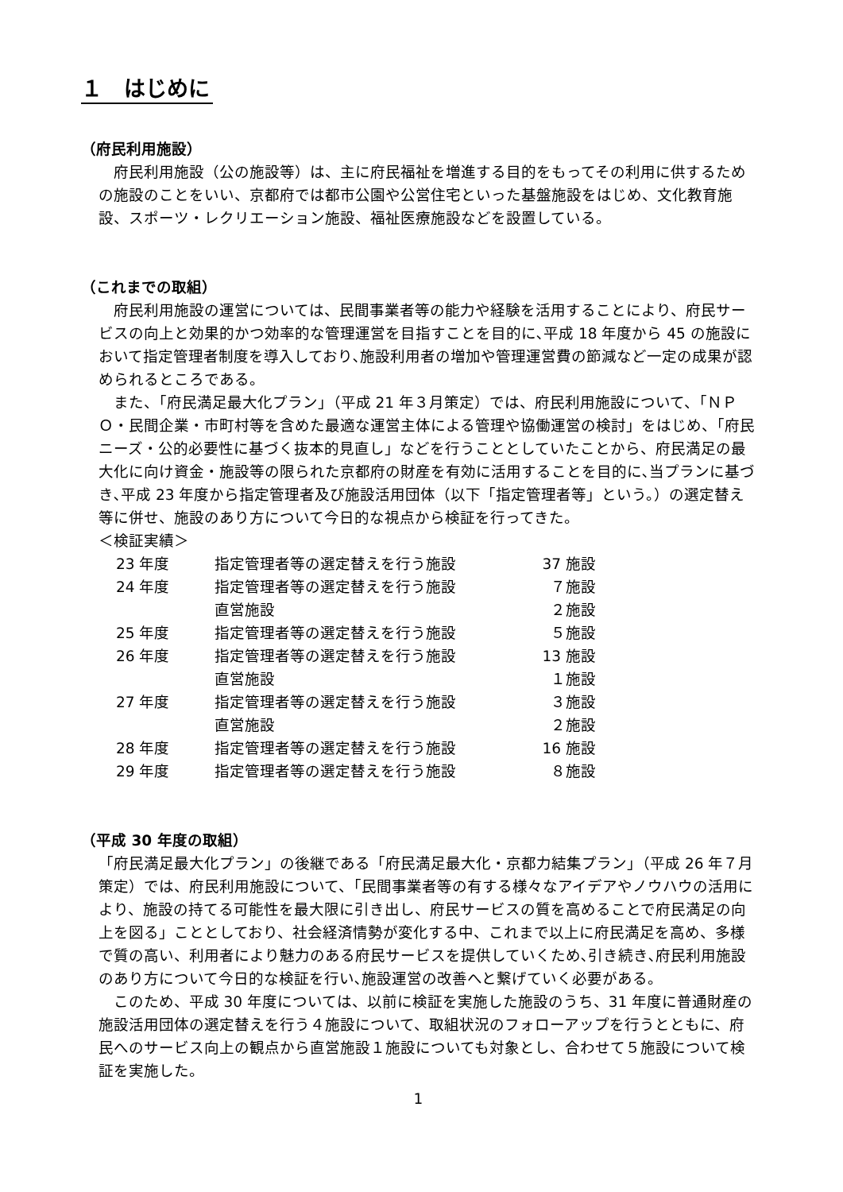１　はじめに
（府民利用施設）
府民利用施設（公の施設等）は、主に府民福祉を増進する目的をもってその利用に供するための施設のことをいい、京都府では都市公園や公営住宅といった基盤施設をはじめ、文化教育施設、スポーツ・レクリエーション施設、福祉医療施設などを設置している。
（これまでの取組）
府民利用施設の運営については、民間事業者等の能力や経験を活用することにより、府民サービスの向上と効果的かつ効率的な管理運営を目指すことを目的に､平成 18 年度から 45 の施設において指定管理者制度を導入しており､施設利用者の増加や管理運営費の節減など一定の成果が認められるところである。
また、「府民満足最大化プラン」（平成 21 年３月策定）では、府民利用施設について、「ＮＰＯ・民間企業・市町村等を含めた最適な運営主体による管理や協働運営の検討」をはじめ、「府民ニーズ・公的必要性に基づく抜本的見直し」などを行うこととしていたことから、府民満足の最大化に向け資金・施設等の限られた京都府の財産を有効に活用することを目的に､当プランに基づき､平成 23 年度から指定管理者及び施設活用団体（以下「指定管理者等」という。）の選定替え等に併せ、施設のあり方について今日的な視点から検証を行ってきた。
＜検証実績＞
| 23 年度 | 指定管理者等の選定替えを行う施設 | 37 施設 |
| 24 年度 | 指定管理者等の選定替えを行う施設 | ７施設 |
| | 直営施設 | ２施設 |
| 25 年度 | 指定管理者等の選定替えを行う施設 | ５施設 |
| 26 年度 | 指定管理者等の選定替えを行う施設 | 13 施設 |
| | 直営施設 | １施設 |
| 27 年度 | 指定管理者等の選定替えを行う施設 | ３施設 |
| | 直営施設 | ２施設 |
| 28 年度 | 指定管理者等の選定替えを行う施設 | 16 施設 |
| 29 年度 | 指定管理者等の選定替えを行う施設 | ８施設 |
（平成 30 年度の取組）
「府民満足最大化プラン」の後継である「府民満足最大化・京都力結集プラン」（平成 26 年７月策定）では、府民利用施設について、「民間事業者等の有する様々なアイデアやノウハウの活用により、施設の持てる可能性を最大限に引き出し、府民サービスの質を高めることで府民満足の向上を図る」こととしており、社会経済情勢が変化する中、これまで以上に府民満足を高め、多様で質の高い、利用者により魅力のある府民サービスを提供していくため､引き続き､府民利用施設のあり方について今日的な検証を行い､施設運営の改善へと繋げていく必要がある。
このため、平成 30 年度については、以前に検証を実施した施設のうち、31 年度に普通財産の施設活用団体の選定替えを行う４施設について、取組状況のフォローアップを行うとともに、府民へのサービス向上の観点から直営施設１施設についても対象とし、合わせて５施設について検証を実施した。
1